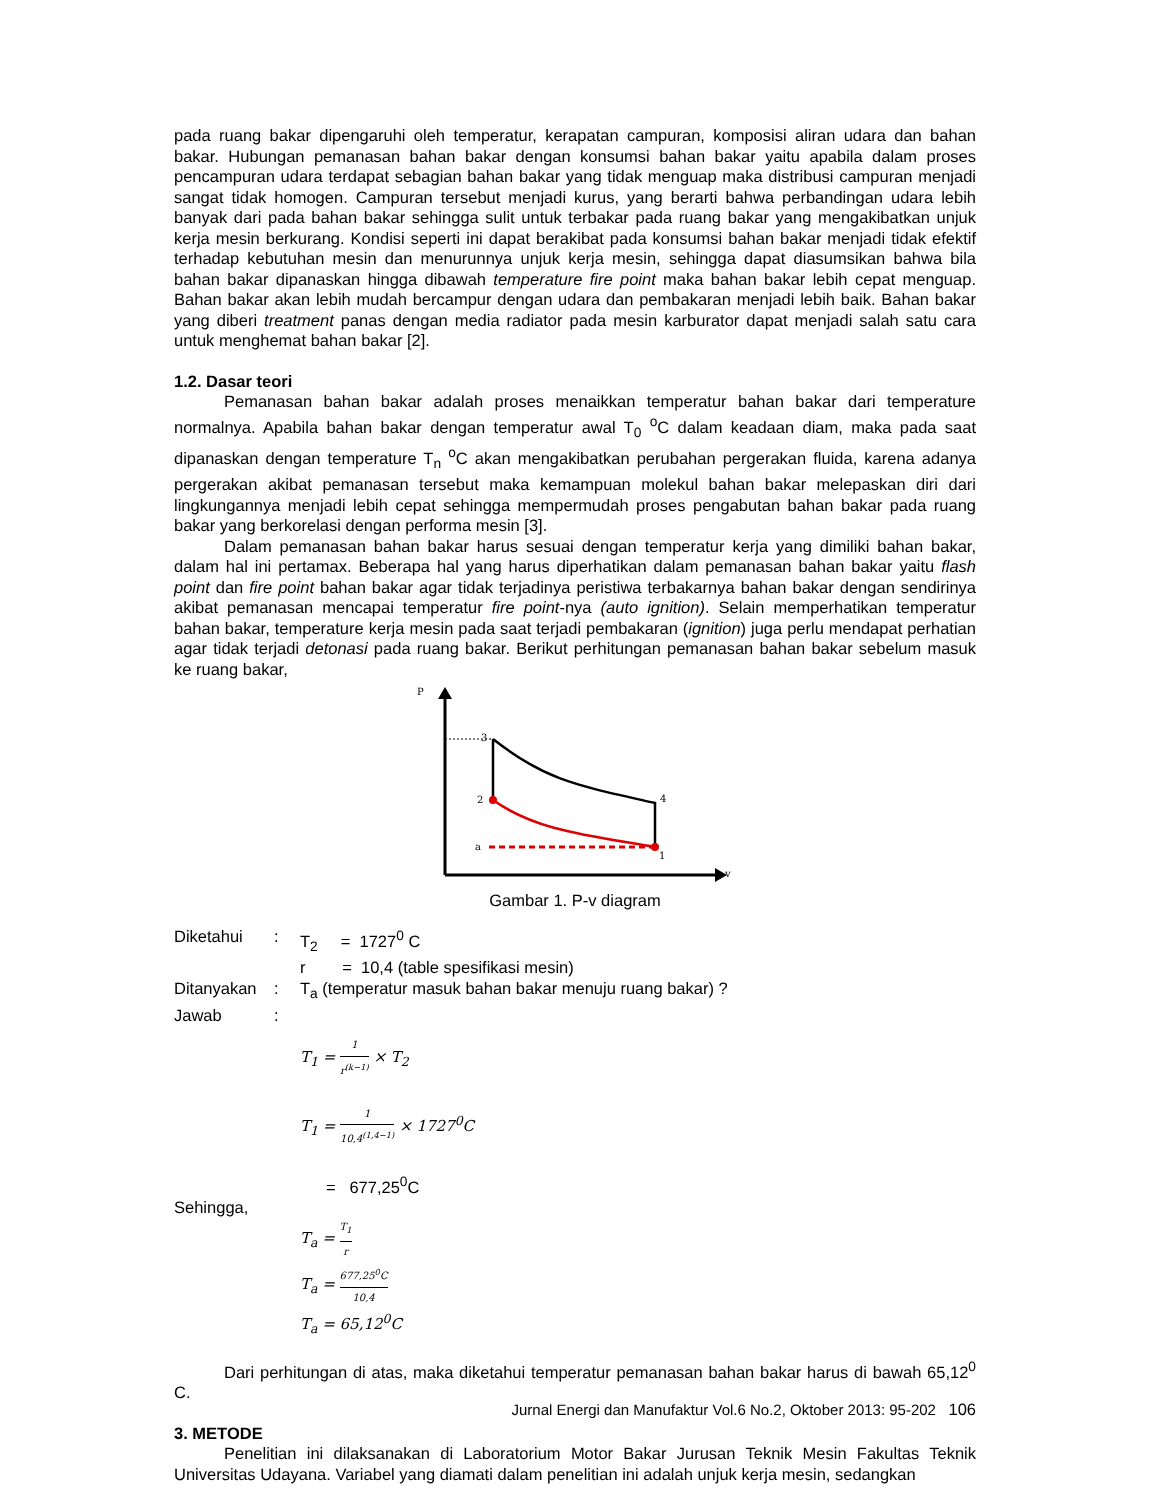pada ruang bakar dipengaruhi oleh temperatur, kerapatan campuran, komposisi aliran udara dan bahan bakar. Hubungan pemanasan bahan bakar dengan konsumsi bahan bakar yaitu apabila dalam proses pencampuran udara terdapat sebagian bahan bakar yang tidak menguap maka distribusi campuran menjadi sangat tidak homogen. Campuran tersebut menjadi kurus, yang berarti bahwa perbandingan udara lebih banyak dari pada bahan bakar sehingga sulit untuk terbakar pada ruang bakar yang mengakibatkan unjuk kerja mesin berkurang. Kondisi seperti ini dapat berakibat pada konsumsi bahan bakar menjadi tidak efektif terhadap kebutuhan mesin dan menurunnya unjuk kerja mesin, sehingga dapat diasumsikan bahwa bila bahan bakar dipanaskan hingga dibawah temperature fire point maka bahan bakar lebih cepat menguap. Bahan bakar akan lebih mudah bercampur dengan udara dan pembakaran menjadi lebih baik. Bahan bakar yang diberi treatment panas dengan media radiator pada mesin karburator dapat menjadi salah satu cara untuk menghemat bahan bakar [2].
1.2. Dasar teori
Pemanasan bahan bakar adalah proses menaikkan temperatur bahan bakar dari temperature normalnya. Apabila bahan bakar dengan temperatur awal T<sub>0</sub> <sup>o</sup>C dalam keadaan diam, maka pada saat dipanaskan dengan temperature T<sub>n</sub> <sup>o</sup>C akan mengakibatkan perubahan pergerakan fluida, karena adanya pergerakan akibat pemanasan tersebut maka kemampuan molekul bahan bakar melepaskan diri dari lingkungannya menjadi lebih cepat sehingga mempermudah proses pengabutan bahan bakar pada ruang bakar yang berkorelasi dengan performa mesin [3].
Dalam pemanasan bahan bakar harus sesuai dengan temperatur kerja yang dimiliki bahan bakar, dalam hal ini pertamax. Beberapa hal yang harus diperhatikan dalam pemanasan bahan bakar yaitu flash point dan fire point bahan bakar agar tidak terjadinya peristiwa terbakarnya bahan bakar dengan sendirinya akibat pemanasan mencapai temperatur fire point-nya (auto ignition). Selain memperhatikan temperatur bahan bakar, temperature kerja mesin pada saat terjadi pembakaran (ignition) juga perlu mendapat perhatian agar tidak terjadi detonasi pada ruang bakar. Berikut perhitungan pemanasan bahan bakar sebelum masuk ke ruang bakar,
P
v
3
2
4
a
1
Gambar 1. P-v diagram
Diketahui: T<sub>2</sub> = 1727<sup>0</sup> C
r = 10,4 (table spesifikasi mesin)
Ditanyakan: T<sub>a</sub> (temperatur masuk bahan bakar menuju ruang bakar) ?
Jawab:
T<sub>1</sub> = 1 r<sup>(k−1)</sup> × T<sub>2</sub>
T<sub>1</sub> = 1 10,4<sup>(1,4−1)</sup> × 1727<sup>0</sup>C
= 677,25<sup>0</sup>C
Sehingga,
T<sub>a</sub> = T<sub>1</sub> r
T<sub>a</sub> = 677,25<sup>0</sup>C 10,4
T<sub>a</sub> = 65,12<sup>0</sup>C
Dari perhitungan di atas, maka diketahui temperatur pemanasan bahan bakar harus di bawah 65,12<sup>0</sup> C.
3. METODE
Penelitian ini dilaksanakan di Laboratorium Motor Bakar Jurusan Teknik Mesin Fakultas Teknik Universitas Udayana. Variabel yang diamati dalam penelitian ini adalah unjuk kerja mesin, sedangkan
Jurnal Energi dan Manufaktur Vol.6 No.2, Oktober 2013: 95-202 106